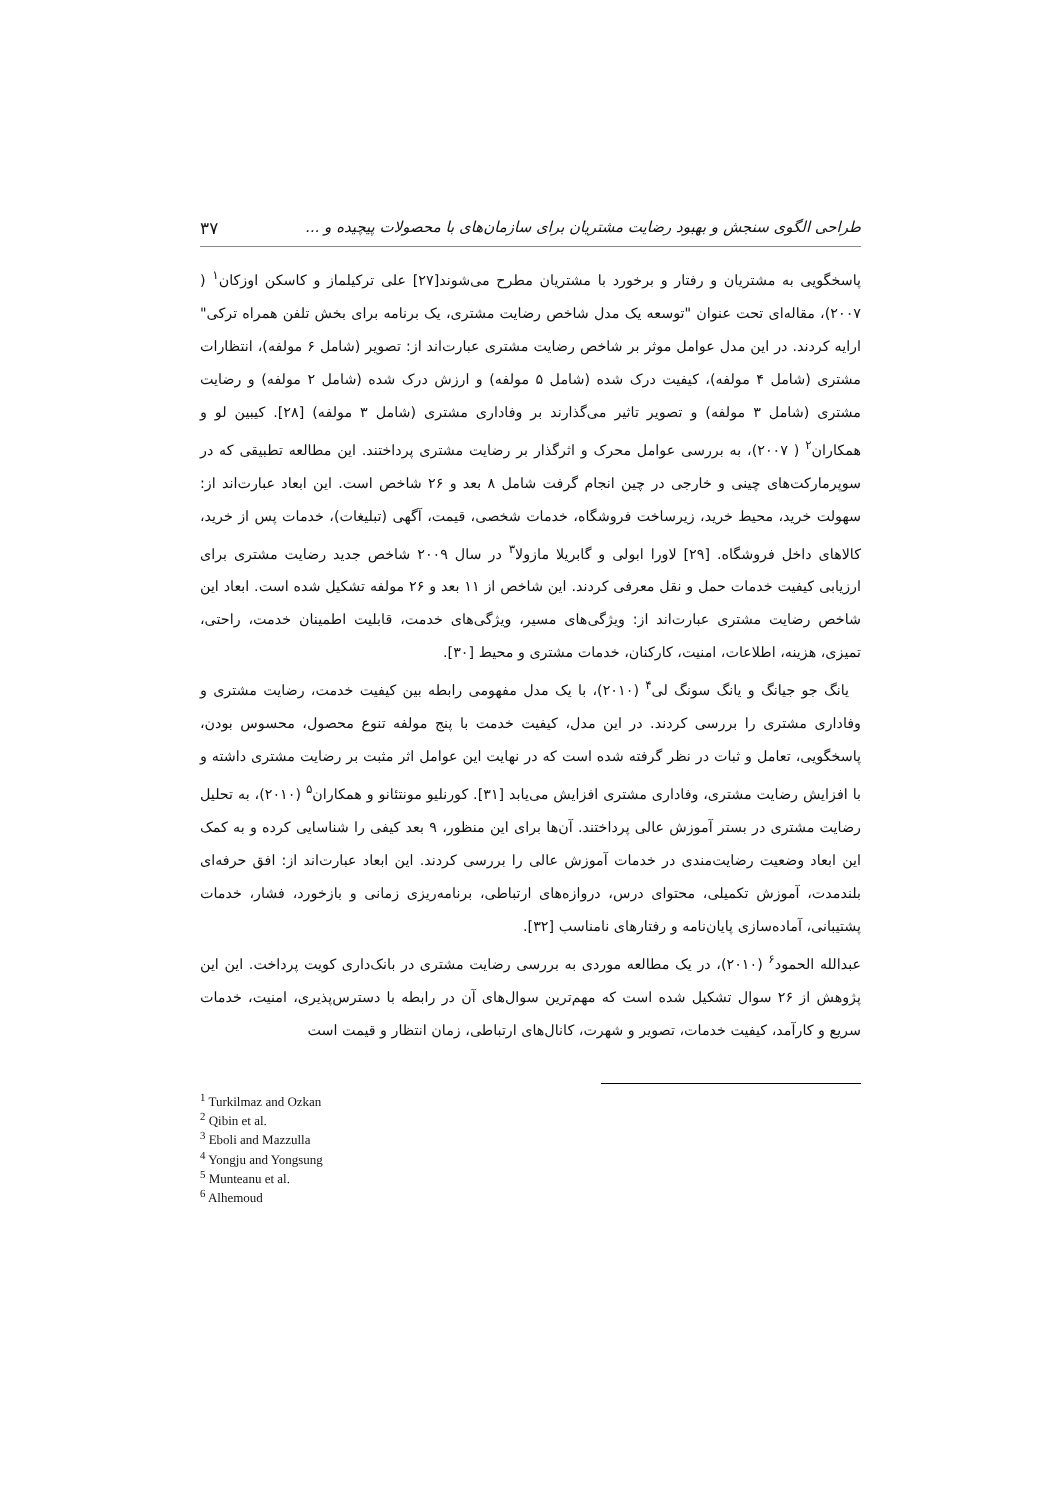طراحی الگوی سنجش و بهبود رضایت مشتریان برای سازمان‌های با محصولات پیچیده و ... ۳۷
پاسخگویی به مشتریان و رفتار و برخورد با مشتریان مطرح می‌شوند[۲۷] علی ترکیلماز و کاسکن اوزکان<sup>۱</sup> ( ۲۰۰۷)، مقاله‌ای تحت عنوان "توسعه یک مدل شاخص رضایت مشتری، یک برنامه برای بخش تلفن همراه ترکی" ارایه کردند. در این مدل عوامل موثر بر شاخص رضایت مشتری عبارت‌اند از: تصویر (شامل ۶ مولفه)، انتظارات مشتری (شامل ۴ مولفه)، کیفیت درک شده (شامل ۵ مولفه) و ارزش درک شده (شامل ۲ مولفه) و رضایت مشتری (شامل ۳ مولفه) و تصویر تاثیر می‌گذارند بر وفاداری مشتری (شامل ۳ مولفه) [۲۸]. کیبین لو و همکاران<sup>۲</sup> ( ۲۰۰۷)، به بررسی عوامل محرک و اثرگذار بر رضایت مشتری پرداختند. این مطالعه تطبیقی که در سوپرمارکت‌های چینی و خارجی در چین انجام گرفت شامل ۸ بعد و ۲۶ شاخص است. این ابعاد عبارت‌اند از: سهولت خرید، محیط خرید، زیرساخت فروشگاه، خدمات شخصی، قیمت، آگهی (تبلیغات)، خدمات پس از خرید، کالاهای داخل فروشگاه. [۲۹] لاورا ابولی و گابریلا مازولا<sup>۳</sup> در سال ۲۰۰۹ شاخص جدید رضایت مشتری برای ارزیابی کیفیت خدمات حمل و نقل معرفی کردند. این شاخص از ۱۱ بعد و ۲۶ مولفه تشکیل شده است. ابعاد این شاخص رضایت مشتری عبارت‌اند از: ویژگی‌های مسیر، ویژگی‌های خدمت، قابلیت اطمینان خدمت، راحتی، تمیزی، هزینه، اطلاعات، امنیت، کارکنان، خدمات مشتری و محیط [۳۰].
یانگ جو جیانگ و یانگ سونگ لی<sup>۴</sup> (۲۰۱۰)، با یک مدل مفهومی رابطه بین کیفیت خدمت، رضایت مشتری و وفاداری مشتری را بررسی کردند. در این مدل، کیفیت خدمت با پنج مولفه تنوع محصول، محسوس بودن، پاسخگویی، تعامل و ثبات در نظر گرفته شده است که در نهایت این عوامل اثر مثبت بر رضایت مشتری داشته و با افزایش رضایت مشتری، وفاداری مشتری افزایش می‌یابد [۳۱]. کورنلیو مونتئانو و همکاران<sup>۵</sup> (۲۰۱۰)، به تحلیل رضایت مشتری در بستر آموزش عالی پرداختند. آن‌ها برای این منظور، ۹ بعد کیفی را شناسایی کرده و به کمک این ابعاد وضعیت رضایت‌مندی در خدمات آموزش عالی را بررسی کردند. این ابعاد عبارت‌اند از: افق حرفه‌ای بلندمدت، آموزش تکمیلی، محتوای درس، دروازه‌های ارتباطی، برنامه‌ریزی زمانی و بازخورد، فشار، خدمات پشتیبانی، آماده‌سازی پایان‌نامه و رفتارهای نامناسب [۳۲].
عبدالله الحمود<sup>۶</sup> (۲۰۱۰)، در یک مطالعه موردی به بررسی رضایت مشتری در بانک‌داری کویت پرداخت. این این پژوهش از ۲۶ سوال تشکیل شده است که مهم‌ترین سوال‌های آن در رابطه با دسترس‌پذیری، امنیت، خدمات سریع و کارآمد، کیفیت خدمات، تصویر و شهرت، کانال‌های ارتباطی، زمان انتظار و قیمت است
<sup>1</sup> Turkilmaz and Ozkan
<sup>2</sup> Qibin et al.
<sup>3</sup> Eboli and Mazzulla
<sup>4</sup> Yongju and Yongsung
<sup>5</sup> Munteanu et al.
<sup>6</sup> Alhemoud